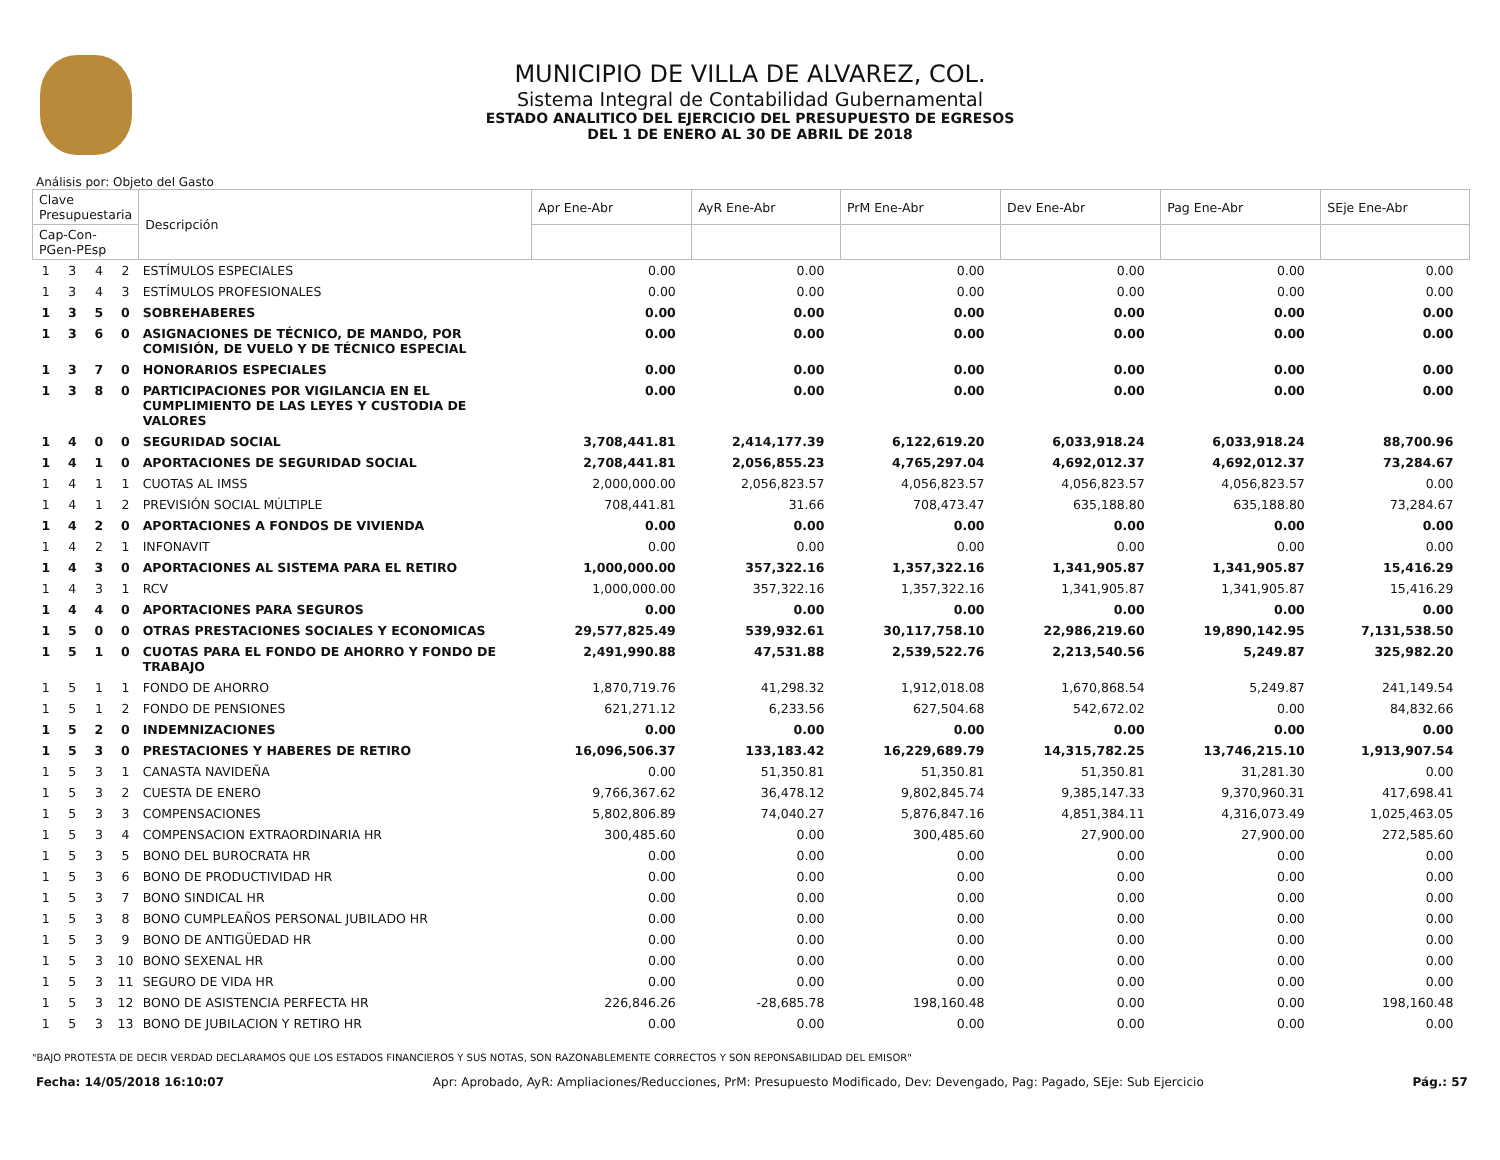MUNICIPIO DE VILLA DE ALVAREZ, COL.
Sistema Integral de Contabilidad Gubernamental
ESTADO ANALITICO DEL EJERCICIO DEL PRESUPUESTO DE EGRESOS
DEL 1 DE ENERO AL 30 DE ABRIL DE 2018
Análisis por: Objeto del Gasto
| Clave Presupuestaria | | | | Descripción | Apr Ene-Abr | AyR Ene-Abr | PrM Ene-Abr | Dev Ene-Abr | Pag Ene-Abr | SEje Ene-Abr |
| --- | --- | --- | --- | --- | --- | --- | --- | --- | --- | --- |
| Cap-Con-PGen-PEsp | | | | | | | | | | |
| 1 | 3 | 4 | 2 | ESTÍMULOS ESPECIALES | 0.00 | 0.00 | 0.00 | 0.00 | 0.00 | 0.00 |
| 1 | 3 | 4 | 3 | ESTÍMULOS PROFESIONALES | 0.00 | 0.00 | 0.00 | 0.00 | 0.00 | 0.00 |
| 1 | 3 | 5 | 0 | SOBREHABERES | 0.00 | 0.00 | 0.00 | 0.00 | 0.00 | 0.00 |
| 1 | 3 | 6 | 0 | ASIGNACIONES DE TÉCNICO, DE MANDO, POR COMISIÓN, DE VUELO Y DE TÉCNICO ESPECIAL | 0.00 | 0.00 | 0.00 | 0.00 | 0.00 | 0.00 |
| 1 | 3 | 7 | 0 | HONORARIOS ESPECIALES | 0.00 | 0.00 | 0.00 | 0.00 | 0.00 | 0.00 |
| 1 | 3 | 8 | 0 | PARTICIPACIONES POR VIGILANCIA EN EL CUMPLIMIENTO DE LAS LEYES Y CUSTODIA DE VALORES | 0.00 | 0.00 | 0.00 | 0.00 | 0.00 | 0.00 |
| 1 | 4 | 0 | 0 | SEGURIDAD SOCIAL | 3,708,441.81 | 2,414,177.39 | 6,122,619.20 | 6,033,918.24 | 6,033,918.24 | 88,700.96 |
| 1 | 4 | 1 | 0 | APORTACIONES DE SEGURIDAD SOCIAL | 2,708,441.81 | 2,056,855.23 | 4,765,297.04 | 4,692,012.37 | 4,692,012.37 | 73,284.67 |
| 1 | 4 | 1 | 1 | CUOTAS AL IMSS | 2,000,000.00 | 2,056,823.57 | 4,056,823.57 | 4,056,823.57 | 4,056,823.57 | 0.00 |
| 1 | 4 | 1 | 2 | PREVISIÓN SOCIAL MÚLTIPLE | 708,441.81 | 31.66 | 708,473.47 | 635,188.80 | 635,188.80 | 73,284.67 |
| 1 | 4 | 2 | 0 | APORTACIONES A FONDOS DE VIVIENDA | 0.00 | 0.00 | 0.00 | 0.00 | 0.00 | 0.00 |
| 1 | 4 | 2 | 1 | INFONAVIT | 0.00 | 0.00 | 0.00 | 0.00 | 0.00 | 0.00 |
| 1 | 4 | 3 | 0 | APORTACIONES AL SISTEMA PARA EL RETIRO | 1,000,000.00 | 357,322.16 | 1,357,322.16 | 1,341,905.87 | 1,341,905.87 | 15,416.29 |
| 1 | 4 | 3 | 1 | RCV | 1,000,000.00 | 357,322.16 | 1,357,322.16 | 1,341,905.87 | 1,341,905.87 | 15,416.29 |
| 1 | 4 | 4 | 0 | APORTACIONES PARA SEGUROS | 0.00 | 0.00 | 0.00 | 0.00 | 0.00 | 0.00 |
| 1 | 5 | 0 | 0 | OTRAS PRESTACIONES SOCIALES Y ECONOMICAS | 29,577,825.49 | 539,932.61 | 30,117,758.10 | 22,986,219.60 | 19,890,142.95 | 7,131,538.50 |
| 1 | 5 | 1 | 0 | CUOTAS PARA EL FONDO DE AHORRO Y FONDO DE TRABAJO | 2,491,990.88 | 47,531.88 | 2,539,522.76 | 2,213,540.56 | 5,249.87 | 325,982.20 |
| 1 | 5 | 1 | 1 | FONDO DE AHORRO | 1,870,719.76 | 41,298.32 | 1,912,018.08 | 1,670,868.54 | 5,249.87 | 241,149.54 |
| 1 | 5 | 1 | 2 | FONDO DE PENSIONES | 621,271.12 | 6,233.56 | 627,504.68 | 542,672.02 | 0.00 | 84,832.66 |
| 1 | 5 | 2 | 0 | INDEMNIZACIONES | 0.00 | 0.00 | 0.00 | 0.00 | 0.00 | 0.00 |
| 1 | 5 | 3 | 0 | PRESTACIONES Y HABERES DE RETIRO | 16,096,506.37 | 133,183.42 | 16,229,689.79 | 14,315,782.25 | 13,746,215.10 | 1,913,907.54 |
| 1 | 5 | 3 | 1 | CANASTA NAVIDEÑA | 0.00 | 51,350.81 | 51,350.81 | 51,350.81 | 31,281.30 | 0.00 |
| 1 | 5 | 3 | 2 | CUESTA DE ENERO | 9,766,367.62 | 36,478.12 | 9,802,845.74 | 9,385,147.33 | 9,370,960.31 | 417,698.41 |
| 1 | 5 | 3 | 3 | COMPENSACIONES | 5,802,806.89 | 74,040.27 | 5,876,847.16 | 4,851,384.11 | 4,316,073.49 | 1,025,463.05 |
| 1 | 5 | 3 | 4 | COMPENSACION EXTRAORDINARIA HR | 300,485.60 | 0.00 | 300,485.60 | 27,900.00 | 27,900.00 | 272,585.60 |
| 1 | 5 | 3 | 5 | BONO DEL BUROCRATA HR | 0.00 | 0.00 | 0.00 | 0.00 | 0.00 | 0.00 |
| 1 | 5 | 3 | 6 | BONO DE PRODUCTIVIDAD HR | 0.00 | 0.00 | 0.00 | 0.00 | 0.00 | 0.00 |
| 1 | 5 | 3 | 7 | BONO SINDICAL HR | 0.00 | 0.00 | 0.00 | 0.00 | 0.00 | 0.00 |
| 1 | 5 | 3 | 8 | BONO CUMPLEAÑOS PERSONAL JUBILADO HR | 0.00 | 0.00 | 0.00 | 0.00 | 0.00 | 0.00 |
| 1 | 5 | 3 | 9 | BONO DE ANTIGÜEDAD HR | 0.00 | 0.00 | 0.00 | 0.00 | 0.00 | 0.00 |
| 1 | 5 | 3 | 10 | BONO SEXENAL HR | 0.00 | 0.00 | 0.00 | 0.00 | 0.00 | 0.00 |
| 1 | 5 | 3 | 11 | SEGURO DE VIDA HR | 0.00 | 0.00 | 0.00 | 0.00 | 0.00 | 0.00 |
| 1 | 5 | 3 | 12 | BONO DE ASISTENCIA PERFECTA HR | 226,846.26 | -28,685.78 | 198,160.48 | 0.00 | 0.00 | 198,160.48 |
| 1 | 5 | 3 | 13 | BONO DE JUBILACION Y RETIRO HR | 0.00 | 0.00 | 0.00 | 0.00 | 0.00 | 0.00 |
"BAJO PROTESTA DE DECIR VERDAD DECLARAMOS QUE LOS ESTADOS FINANCIEROS Y SUS NOTAS, SON RAZONABLEMENTE CORRECTOS Y SON REPONSABILIDAD DEL EMISOR"
Fecha: 14/05/2018 16:10:07 Apr: Aprobado, AyR: Ampliaciones/Reducciones, PrM: Presupuesto Modificado, Dev: Devengado, Pag: Pagado, SEje: Sub Ejercicio Pág.: 57